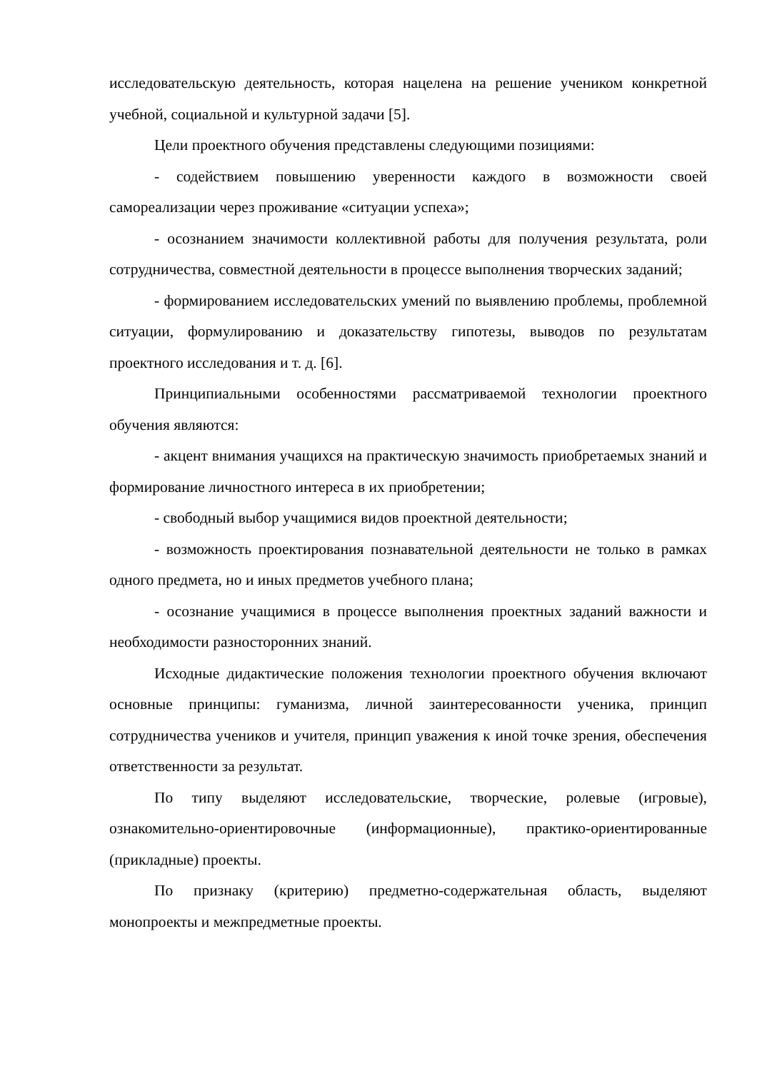исследовательскую деятельность, которая нацелена на решение учеником конкретной учебной, социальной и культурной задачи [5].
Цели проектного обучения представлены следующими позициями:
- содействием повышению уверенности каждого в возможности своей самореализации через проживание «ситуации успеха»;
- осознанием значимости коллективной работы для получения результата, роли сотрудничества, совместной деятельности в процессе выполнения творческих заданий;
- формированием исследовательских умений по выявлению проблемы, проблемной ситуации, формулированию и доказательству гипотезы, выводов по результатам проектного исследования и т. д. [6].
Принципиальными особенностями рассматриваемой технологии проектного обучения являются:
- акцент внимания учащихся на практическую значимость приобретаемых знаний и формирование личностного интереса в их приобретении;
- свободный выбор учащимися видов проектной деятельности;
- возможность проектирования познавательной деятельности не только в рамках одного предмета, но и иных предметов учебного плана;
- осознание учащимися в процессе выполнения проектных заданий важности и необходимости разносторонних знаний.
Исходные дидактические положения технологии проектного обучения включают основные принципы: гуманизма, личной заинтересованности ученика, принцип сотрудничества учеников и учителя, принцип уважения к иной точке зрения, обеспечения ответственности за результат.
По типу выделяют исследовательские, творческие, ролевые (игровые), ознакомительно-ориентировочные (информационные), практико-ориентированные (прикладные) проекты.
По признаку (критерию) предметно-содержательная область, выделяют монопроекты и межпредметные проекты.